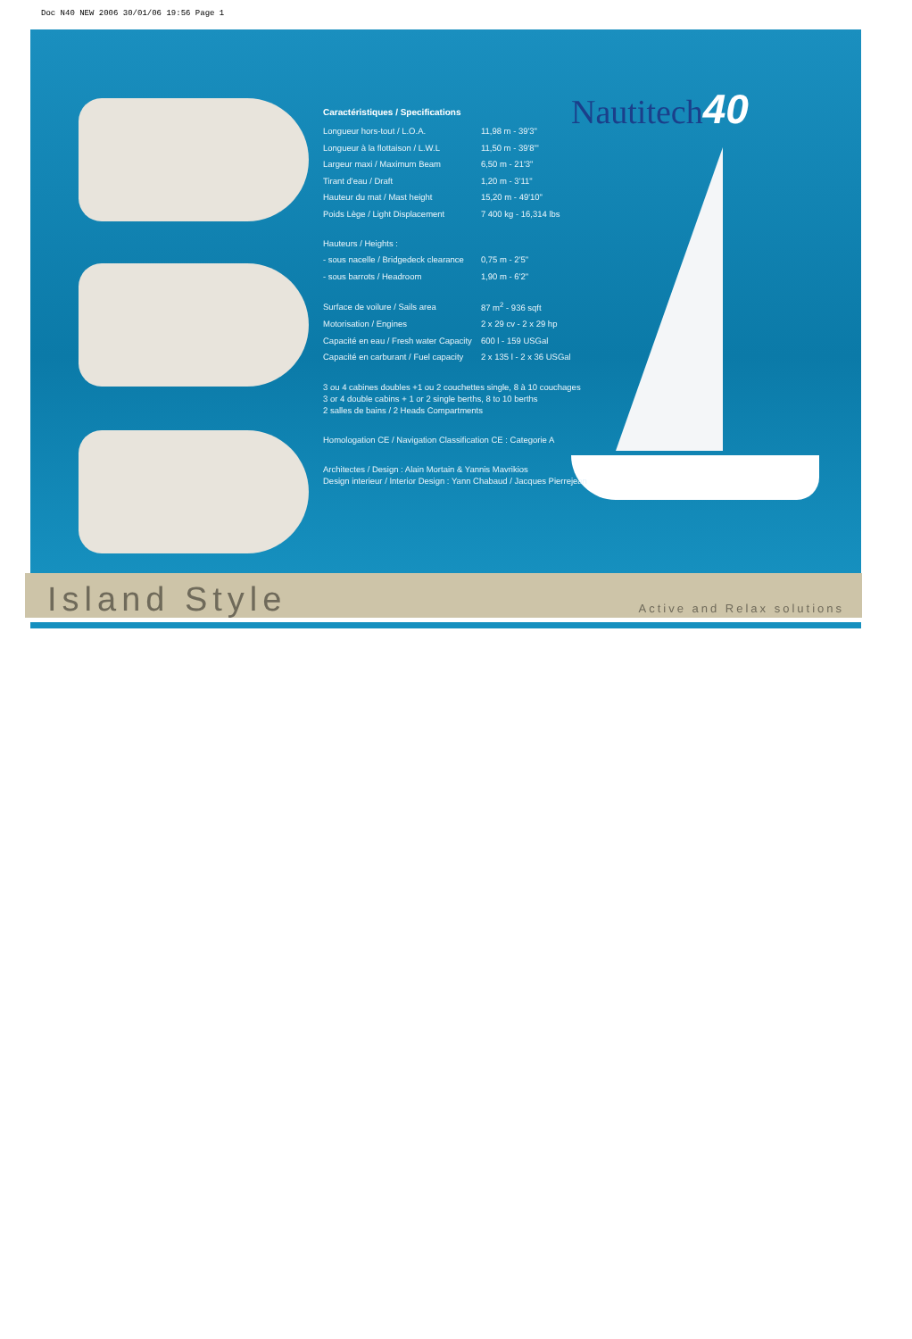Doc N40 NEW 2006 30/01/06 19:56 Page 1
Nautitech40
Caractéristiques / Specifications
| Longueur hors-tout / L.O.A. | 11,98 m - 39'3" |
| Longueur à la flottaison / L.W.L | 11,50 m - 39'8"' |
| Largeur maxi / Maximum Beam | 6,50 m - 21'3" |
| Tirant d'eau / Draft | 1,20 m - 3'11" |
| Hauteur du mat / Mast height | 15,20 m - 49'10" |
| Poids Lège / Light Displacement | 7 400 kg - 16,314 lbs |
| Hauteurs / Heights : | |
| - sous nacelle / Bridgedeck clearance | 0,75 m - 2'5" |
| - sous barrots / Headroom | 1,90 m - 6'2" |
| Surface de voilure / Sails area | 87 m<sup>2</sup> - 936 sqft |
| Motorisation / Engines | 2 x 29 cv - 2 x 29 hp |
| Capacité en eau / Fresh water Capacity | 600 l - 159 USGal |
| Capacité en carburant / Fuel capacity | 2 x 135 l - 2 x 36 USGal |
3 ou 4 cabines doubles +1 ou 2 couchettes single, 8 à 10 couchages
3 or 4 double cabins + 1 or 2 single berths, 8 to 10 berths
2 salles de bains / 2 Heads Compartments
Homologation CE / Navigation Classification CE : Categorie A
Architectes / Design : Alain Mortain & Yannis Mavrikios
Design interieur / Interior Design : Yann Chabaud / Jacques Pierrejean
Island Style Active and Relax solutions